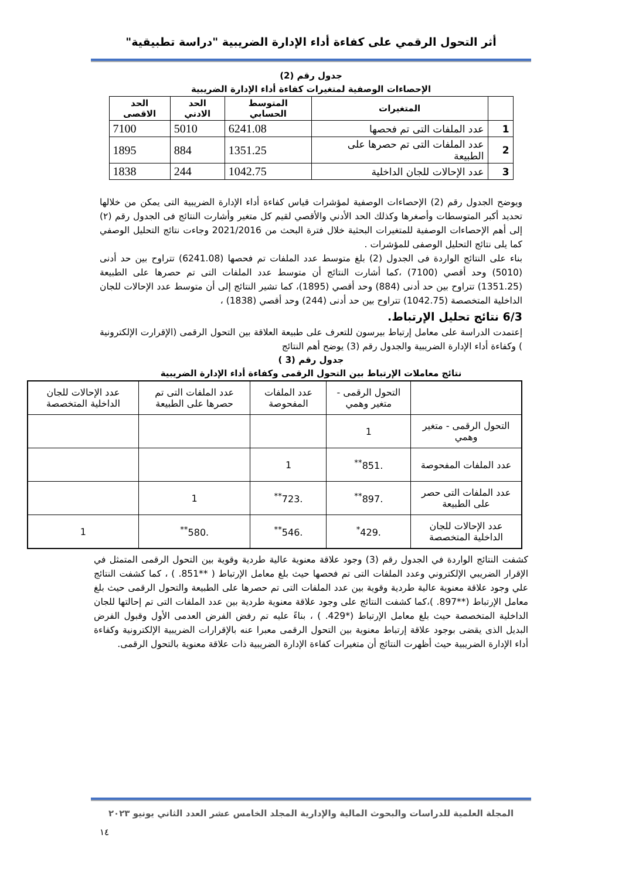أثر التحول الرقمي على كفاءة أداء الإدارة الضريبية "دراسة تطبيقية"
جدول رقم (2)
الإحصاءات الوصفية لمتغيرات كفاءة أداء الإدارة الضريبية
| | المتغيرات | المتوسط الحسابي | الحد الادني | الحد الاقصى |
| --- | --- | --- | --- | --- |
| 1 | عدد الملفات التى تم فحصها | 6241.08 | 5010 | 7100 |
| 2 | عدد الملفات التى تم حصرها على الطبيعة | 1351.25 | 884 | 1895 |
| 3 | عدد الإحالات للجان الداخلية | 1042.75 | 244 | 1838 |
ويوضح الجدول رقم (2) الإحصاءات الوصفية لمؤشرات قياس كفاءة أداء الإدارة الضريبية التى يمكن من خلالها تحديد أكبر المتوسطات وأصغرها وكذلك الحد الأدني والأقصي لقيم كل متغير وأشارت النتائج فى الجدول رقم (٢) إلى أهم الإحصاءات الوصفية للمتغيرات البحثية خلال فترة البحث من 2021/2016 وجاءت نتائج التحليل الوصفي كما يلى نتائج التحليل الوصفى للمؤشرات .
بناء على النتائج الواردة فى الجدول (2) بلغ متوسط عدد الملفات تم فحصها (6241.08) تتراوح بين حد أدنى (5010) وحد أقصي (7100) ،كما أشارت النتائج أن متوسط عدد الملفات التى تم حصرها على الطبيعة (1351.25) تتراوح بين حد أدنى (884) وحد أقصي (1895)، كما تشير النتائج إلى أن متوسط عدد الإحالات للجان الداخلية المتخصصة (1042.75) تتراوح بين حد أدنى (244) وحد أقصي (1838) ،
6/3 نتائج تحليل الإرتباط.
إعتمدت الدراسة على معامل إرتباط بيرسون للتعرف على طبيعة العلاقة بين التحول الرقمى (الإقرارت الإلكترونية ) وكفاءة أداء الإدارة الضريبية والجدول رقم (3) يوضح أهم النتائج
جدول رقم (3 )
نتائج معاملات الإرتباط بين التحول الرقمى وكفاءة أداء الإدارة الضريبية
| | التحول الرقمى - متغير وهمي | عدد الملفات المفحوصة | عدد الملفات التى تم حصرها على الطبيعة | عدد الإحالات للجان الداخلية المتخصصة |
| التحول الرقمى - متغير وهمي | 1 | | | |
| عدد الملفات المفحوصة | .851<sup>**</sup> | 1 | | |
| عدد الملفات التى حصر على الطبيعة | .897<sup>**</sup> | .723<sup>**</sup> | 1 | |
| عدد الإحالات للجان الداخلية المتخصصة | .429<sup>*</sup> | .546<sup>**</sup> | .580<sup>**</sup> | 1 |
كشفت النتائج الواردة في الجدول رقم (3) وجود علاقة معنوية عالية طردية وقوية بين التحول الرقمى المتمثل في الإقرار الضريبي الإلكتروني وعدد الملفات التى تم فحصها حيث بلغ معامل الإرتباط ( **851. ) ، كما كشفت النتائج علي وجود علاقة معنوية عالية طردية وقوية بين عدد الملفات التى تم حصرها على الطبيعة والتحول الرقمى حيث بلغ معامل الإرتباط (**897. )،كما كشفت النتائج على وجود علاقة معنوية طردية بين عدد الملفات التى تم إحالتها للجان الداخلية المتخصصة حيث بلغ معامل الإرتباط (*429. ) ، بناءً عليه تم رفض الفرض العدمى الأول وقبول الفرض البديل الذى يقضى بوجود علاقة إرتباط معنوية بين التحول الرقمى معبرا عنه بالإقرارات الضريبية الإلكترونية وكفاءة أداء الإدارة الضريبية حيث أظهرت النتائج أن متغيرات كفاءة الإدارة الضريبية ذات علاقة معنوية بالتحول الرقمى.
المجلة العلمية للدراسات والبحوث المالية والإدارية المجلد الخامس عشر العدد الثاني يونيو ٢٠٢٣
١٤